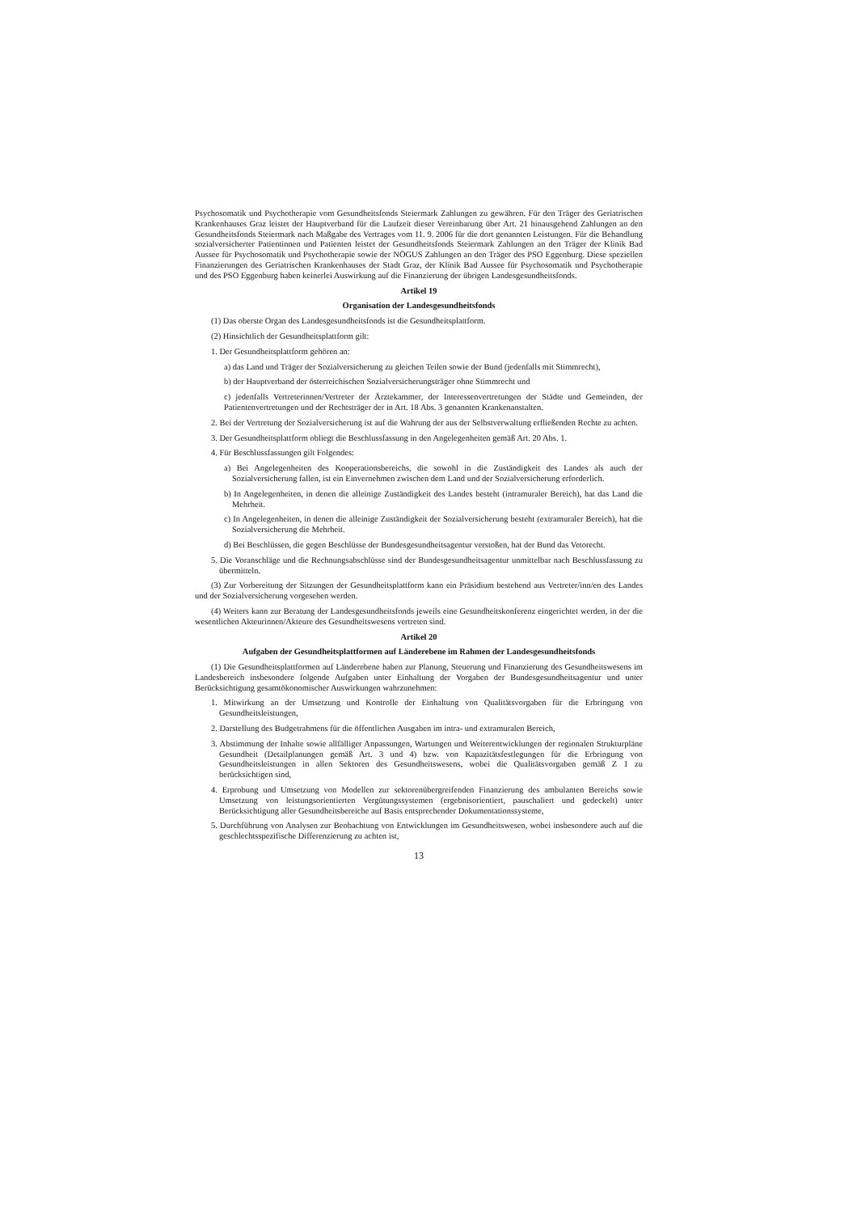Psychosomatik und Psychotherapie vom Gesundheitsfonds Steiermark Zahlungen zu gewähren. Für den Träger des Geriatrischen Krankenhauses Graz leistet der Hauptverband für die Laufzeit dieser Vereinbarung über Art. 21 hinausgehend Zahlungen an den Gesundheitsfonds Steiermark nach Maßgabe des Vertrages vom 11. 9. 2006 für die dort genannten Leistungen. Für die Behandlung sozialversicherter Patientinnen und Patienten leistet der Gesundheitsfonds Steiermark Zahlungen an den Träger der Klinik Bad Aussee für Psychosomatik und Psychotherapie sowie der NÖGUS Zahlungen an den Träger des PSO Eggenburg. Diese speziellen Finanzierungen des Geriatrischen Krankenhauses der Stadt Graz, der Klinik Bad Aussee für Psychosomatik und Psychotherapie und des PSO Eggenburg haben keinerlei Auswirkung auf die Finanzierung der übrigen Landesgesundheitsfonds.
Artikel 19
Organisation der Landesgesundheitsfonds
(1) Das oberste Organ des Landesgesundheitsfonds ist die Gesundheitsplattform.
(2) Hinsichtlich der Gesundheitsplattform gilt:
1. Der Gesundheitsplattform gehören an:
a) das Land und Träger der Sozialversicherung zu gleichen Teilen sowie der Bund (jedenfalls mit Stimmrecht),
b) der Hauptverband der österreichischen Sozialversicherungsträger ohne Stimmrecht und
c) jedenfalls Vertreterinnen/Vertreter der Ärztekammer, der Interessenvertretungen der Städte und Gemeinden, der Patientenvertretungen und der Rechtsträger der in Art. 18 Abs. 3 genannten Krankenanstalten.
2. Bei der Vertretung der Sozialversicherung ist auf die Wahrung der aus der Selbstverwaltung erfließenden Rechte zu achten.
3. Der Gesundheitsplattform obliegt die Beschlussfassung in den Angelegenheiten gemäß Art. 20 Abs. 1.
4. Für Beschlussfassungen gilt Folgendes:
a) Bei Angelegenheiten des Kooperationsbereichs, die sowohl in die Zuständigkeit des Landes als auch der Sozialversicherung fallen, ist ein Einvernehmen zwischen dem Land und der Sozialversicherung erforderlich.
b) In Angelegenheiten, in denen die alleinige Zuständigkeit des Landes besteht (intramuraler Bereich), hat das Land die Mehrheit.
c) In Angelegenheiten, in denen die alleinige Zuständigkeit der Sozialversicherung besteht (extramuraler Bereich), hat die Sozialversicherung die Mehrheit.
d) Bei Beschlüssen, die gegen Beschlüsse der Bundesgesundheitsagentur verstoßen, hat der Bund das Vetorecht.
5. Die Voranschläge und die Rechnungsabschlüsse sind der Bundesgesundheitsagentur unmittelbar nach Beschlussfassung zu übermitteln.
(3) Zur Vorbereitung der Sitzungen der Gesundheitsplattform kann ein Präsidium bestehend aus Vertreter/inn/en des Landes und der Sozialversicherung vorgesehen werden.
(4) Weiters kann zur Beratung der Landesgesundheitsfonds jeweils eine Gesundheitskonferenz eingerichtet werden, in der die wesentlichen Akteurinnen/Akteure des Gesundheitswesens vertreten sind.
Artikel 20
Aufgaben der Gesundheitsplattformen auf Länderebene im Rahmen der Landesgesundheitsfonds
(1) Die Gesundheitsplattformen auf Länderebene haben zur Planung, Steuerung und Finanzierung des Gesundheitswesens im Landesbereich insbesondere folgende Aufgaben unter Einhaltung der Vorgaben der Bundesgesundheitsagentur und unter Berücksichtigung gesamtökonomischer Auswirkungen wahrzunehmen:
1. Mitwirkung an der Umsetzung und Kontrolle der Einhaltung von Qualitätsvorgaben für die Erbringung von Gesundheitsleistungen,
2. Darstellung des Budgetrahmens für die öffentlichen Ausgaben im intra- und extramuralen Bereich,
3. Abstimmung der Inhalte sowie allfälliger Anpassungen, Wartungen und Weiterentwicklungen der regionalen Strukturpläne Gesundheit (Detailplanungen gemäß Art. 3 und 4) bzw. von Kapazitätsfestlegungen für die Erbringung von Gesundheitsleistungen in allen Sektoren des Gesundheitswesens, wobei die Qualitätsvorgaben gemäß Z 1 zu berücksichtigen sind,
4. Erprobung und Umsetzung von Modellen zur sektorenübergreifenden Finanzierung des ambulanten Bereichs sowie Umsetzung von leistungsorientierten Vergütungssystemen (ergebnisorientiert, pauschaliert und gedeckelt) unter Berücksichtigung aller Gesundheitsbereiche auf Basis entsprechender Dokumentationssysteme,
5. Durchführung von Analysen zur Beobachtung von Entwicklungen im Gesundheitswesen, wobei insbesondere auch auf die geschlechtsspezifische Differenzierung zu achten ist,
13